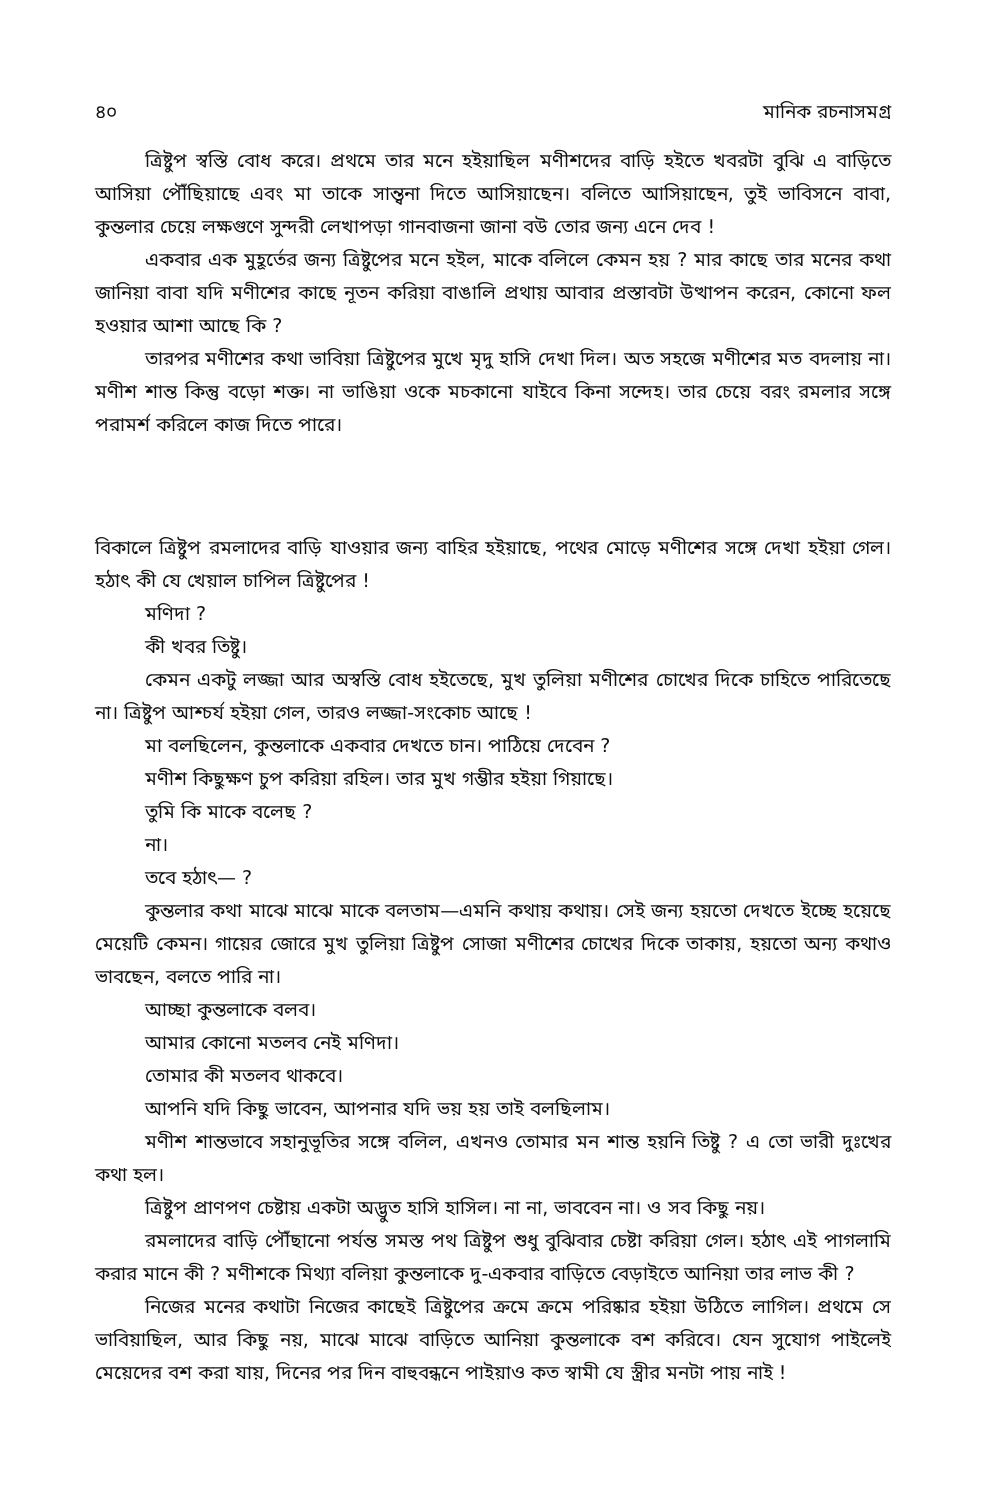৪০ মানিক রচনাসমগ্র
ত্রিষ্টুপ স্বস্তি বোধ করে। প্রথমে তার মনে হইয়াছিল মণীশদের বাড়ি হইতে খবরটা বুঝি এ বাড়িতে আসিয়া পৌঁছিয়াছে এবং মা তাকে সান্ত্বনা দিতে আসিয়াছেন। বলিতে আসিয়াছেন, তুই ভাবিসনে বাবা, কুন্তলার চেয়ে লক্ষগুণে সুন্দরী লেখাপড়া গানবাজনা জানা বউ তোর জন্য এনে দেব !
একবার এক মুহূর্তের জন্য ত্রিষ্টুপের মনে হইল, মাকে বলিলে কেমন হয় ? মার কাছে তার মনের কথা জানিয়া বাবা যদি মণীশের কাছে নূতন করিয়া বাঙালি প্রথায় আবার প্রস্তাবটা উত্থাপন করেন, কোনো ফল হওয়ার আশা আছে কি ?
তারপর মণীশের কথা ভাবিয়া ত্রিষ্টুপের মুখে মৃদু হাসি দেখা দিল। অত সহজে মণীশের মত বদলায় না। মণীশ শান্ত কিন্তু বড়ো শক্ত। না ভাঙিয়া ওকে মচকানো যাইবে কিনা সন্দেহ। তার চেয়ে বরং রমলার সঙ্গে পরামর্শ করিলে কাজ দিতে পারে।
বিকালে ত্রিষ্টুপ রমলাদের বাড়ি যাওয়ার জন্য বাহির হইয়াছে, পথের মোড়ে মণীশের সঙ্গে দেখা হইয়া গেল। হঠাৎ কী যে খেয়াল চাপিল ত্রিষ্টুপের !
মণিদা ?
কী খবর তিষ্টু।
কেমন একটু লজ্জা আর অস্বস্তি বোধ হইতেছে, মুখ তুলিয়া মণীশের চোখের দিকে চাহিতে পারিতেছে না। ত্রিষ্টুপ আশ্চর্য হইয়া গেল, তারও লজ্জা-সংকোচ আছে !
মা বলছিলেন, কুন্তলাকে একবার দেখতে চান। পাঠিয়ে দেবেন ?
মণীশ কিছুক্ষণ চুপ করিয়া রহিল। তার মুখ গম্ভীর হইয়া গিয়াছে।
তুমি কি মাকে বলেছ ?
না।
তবে হঠাৎ— ?
কুন্তলার কথা মাঝে মাঝে মাকে বলতাম—এমনি কথায় কথায়। সেই জন্য হয়তো দেখতে ইচ্ছে হয়েছে মেয়েটি কেমন। গায়ের জোরে মুখ তুলিয়া ত্রিষ্টুপ সোজা মণীশের চোখের দিকে তাকায়, হয়তো অন্য কথাও ভাবছেন, বলতে পারি না।
আচ্ছা কুন্তলাকে বলব।
আমার কোনো মতলব নেই মণিদা।
তোমার কী মতলব থাকবে।
আপনি যদি কিছু ভাবেন, আপনার যদি ভয় হয় তাই বলছিলাম।
মণীশ শান্তভাবে সহানুভূতির সঙ্গে বলিল, এখনও তোমার মন শান্ত হয়নি তিষ্টু ? এ তো ভারী দুঃখের কথা হল।
ত্রিষ্টুপ প্রাণপণ চেষ্টায় একটা অদ্ভুত হাসি হাসিল। না না, ভাববেন না। ও সব কিছু নয়।
রমলাদের বাড়ি পৌঁছানো পর্যন্ত সমস্ত পথ ত্রিষ্টুপ শুধু বুঝিবার চেষ্টা করিয়া গেল। হঠাৎ এই পাগলামি করার মানে কী ? মণীশকে মিথ্যা বলিয়া কুন্তলাকে দু-একবার বাড়িতে বেড়াইতে আনিয়া তার লাভ কী ?
নিজের মনের কথাটা নিজের কাছেই ত্রিষ্টুপের ক্রমে ক্রমে পরিষ্কার হইয়া উঠিতে লাগিল। প্রথমে সে ভাবিয়াছিল, আর কিছু নয়, মাঝে মাঝে বাড়িতে আনিয়া কুন্তলাকে বশ করিবে। যেন সুযোগ পাইলেই মেয়েদের বশ করা যায়, দিনের পর দিন বাহুবন্ধনে পাইয়াও কত স্বামী যে স্ত্রীর মনটা পায় নাই !